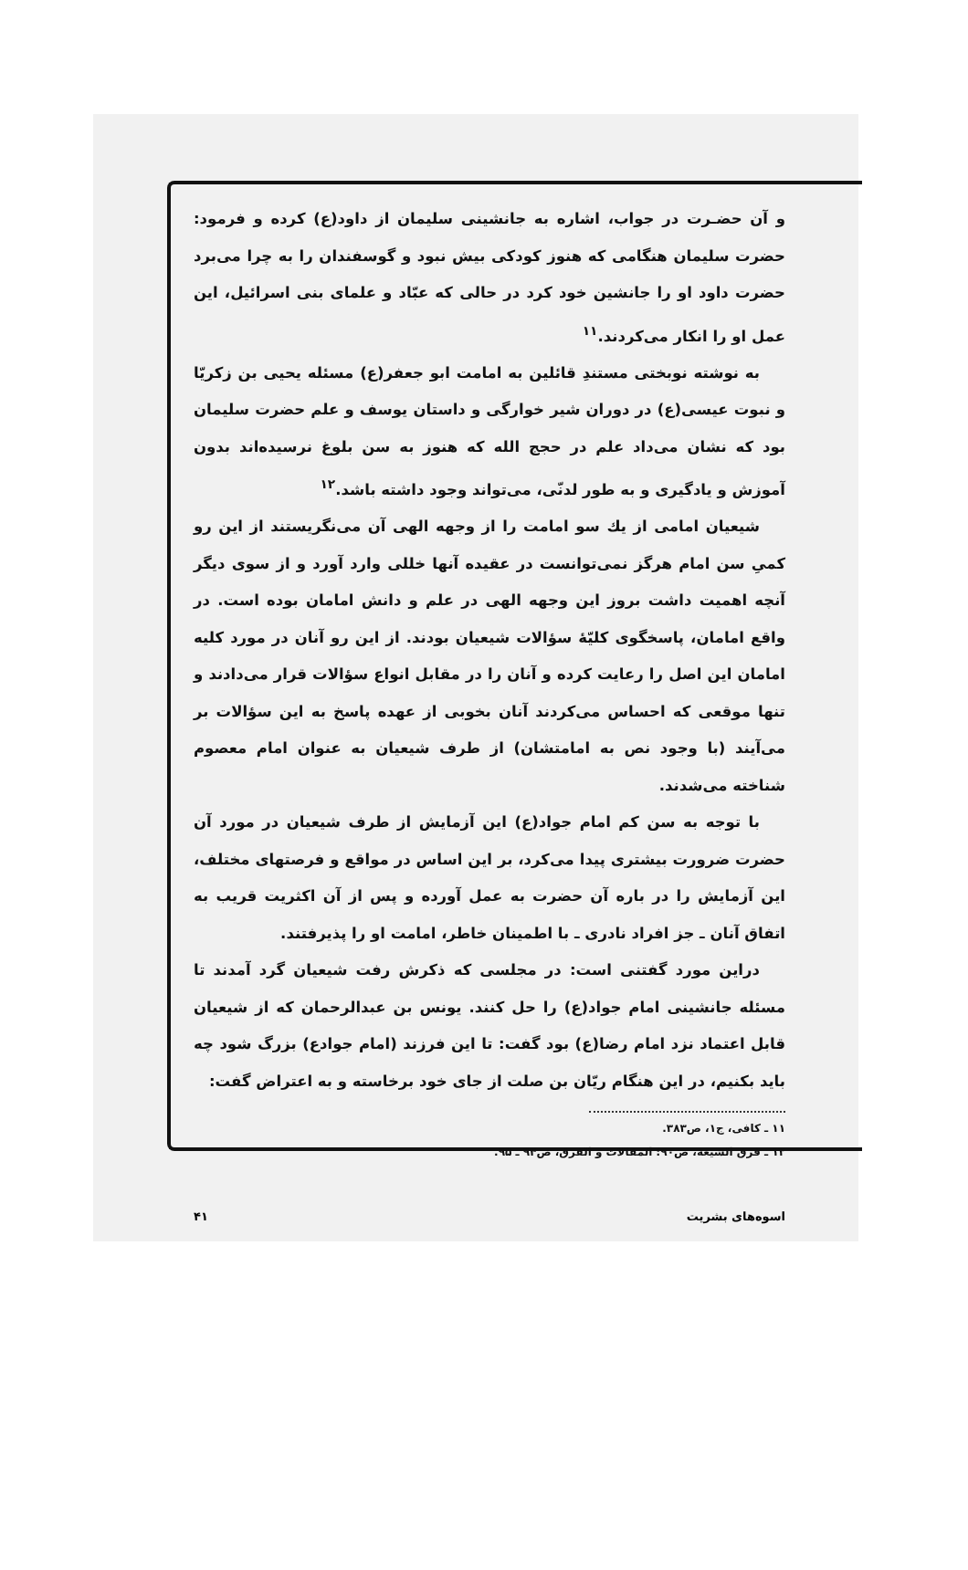و آن حضـرت در جواب، اشاره به جانشینی سلیمان از داود(ع) کرده و فرمود: حضرت سلیمان هنگامی که هنوز کودکی بیش نبود و گوسفندان را به چرا می‌برد حضرت داود او را جانشین خود کرد در حالی که عبّاد و علمای بنی اسرائیل، این عمل او را انکار می‌کردند.<sup>۱۱</sup>
به نوشته نوبختی مستندِ قائلین به امامت ابو جعفر(ع) مسئله یحیی بن زکریّا و نبوت عیسی(ع) در دوران شیر خوارگی و داستان یوسف و علم حضرت سلیمان بود که نشان می‌داد علم در حجج الله که هنوز به سن بلوغ نرسیده‌اند بدون آموزش و یادگیری و به طور لدنّی، می‌تواند وجود داشته باشد.<sup>۱۲</sup>
شیعیان امامی از یك سو امامت را از وجهه الهی آن می‌نگریستند از این رو کمیِ سن امام هرگز نمی‌توانست در عقیده آنها خللی وارد آورد و از سوی دیگر آنچه اهمیت داشت بروز این وجهه الهی در علم و دانش امامان بوده است. در واقع امامان، پاسخگوی کلیّهٔ سؤالات شیعیان بودند. از این رو آنان در مورد کلیه امامان این اصل را رعایت کرده و آنان را در مقابل انواع سؤالات قرار می‌دادند و تنها موقعی که احساس می‌کردند آنان بخوبی از عهده پاسخ به این سؤالات بر می‌آیند (با وجود نص به امامتشان) از طرف شیعیان به عنوان امام معصوم شناخته می‌شدند.
با توجه به سن کم امام جواد(ع) این آزمایش از طرف شیعیان در مورد آن حضرت ضرورت بیشتری پیدا می‌کرد، بر این اساس در مواقع و فرصتهای مختلف، این آزمایش را در باره آن حضرت به عمل آورده و پس از آن اکثریت قریب به اتفاق آنان ـ جز افراد نادری ـ با اطمینان خاطر، امامت او را پذیرفتند.
دراین مورد گفتنی است: در مجلسی که ذکرش رفت شیعیان گرد آمدند تا مسئله جانشینی امام جواد(ع) را حل کنند. یونس بن عبدالرحمان که از شیعیان قابل اعتماد نزد امام رضا(ع) بود گفت: تا این فرزند (امام جوادع) بزرگ شود چه باید بکنیم، در این هنگام ریّان بن صلت از جای خود برخاسته و به اعتراض گفت:
۱۱ ـ کافی، ج۱، ص۳۸۳.
۱۲ ـ فرق الشیعة، ص۹۰؛ المقالات و الفرق، ص۹۴ ـ ۹۵.
اسوه‌های بشریت ۴۱